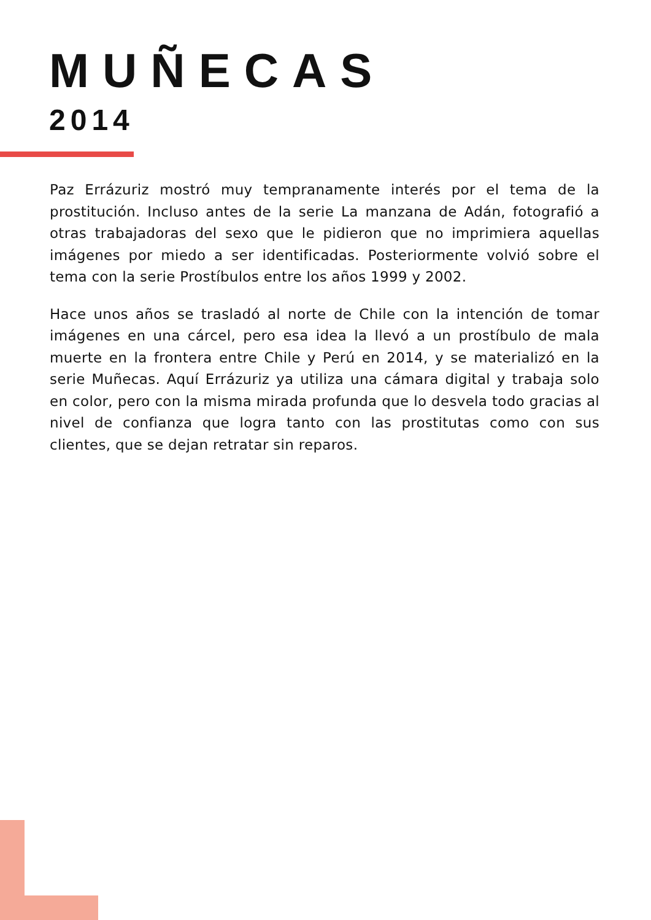MUÑECAS
2014
Paz Errázuriz mostró muy tempranamente interés por el tema de la prostitución. Incluso antes de la serie La manzana de Adán, fotografió a otras trabajadoras del sexo que le pidieron que no imprimiera aquellas imágenes por miedo a ser identificadas. Posteriormente volvió sobre el tema con la serie Prostíbulos entre los años 1999 y 2002.
Hace unos años se trasladó al norte de Chile con la intención de tomar imágenes en una cárcel, pero esa idea la llevó a un prostíbulo de mala muerte en la frontera entre Chile y Perú en 2014, y se materializó en la serie Muñecas. Aquí Errázuriz ya utiliza una cámara digital y trabaja solo en color, pero con la misma mirada profunda que lo desvela todo gracias al nivel de confianza que logra tanto con las prostitutas como con sus clientes, que se dejan retratar sin reparos.